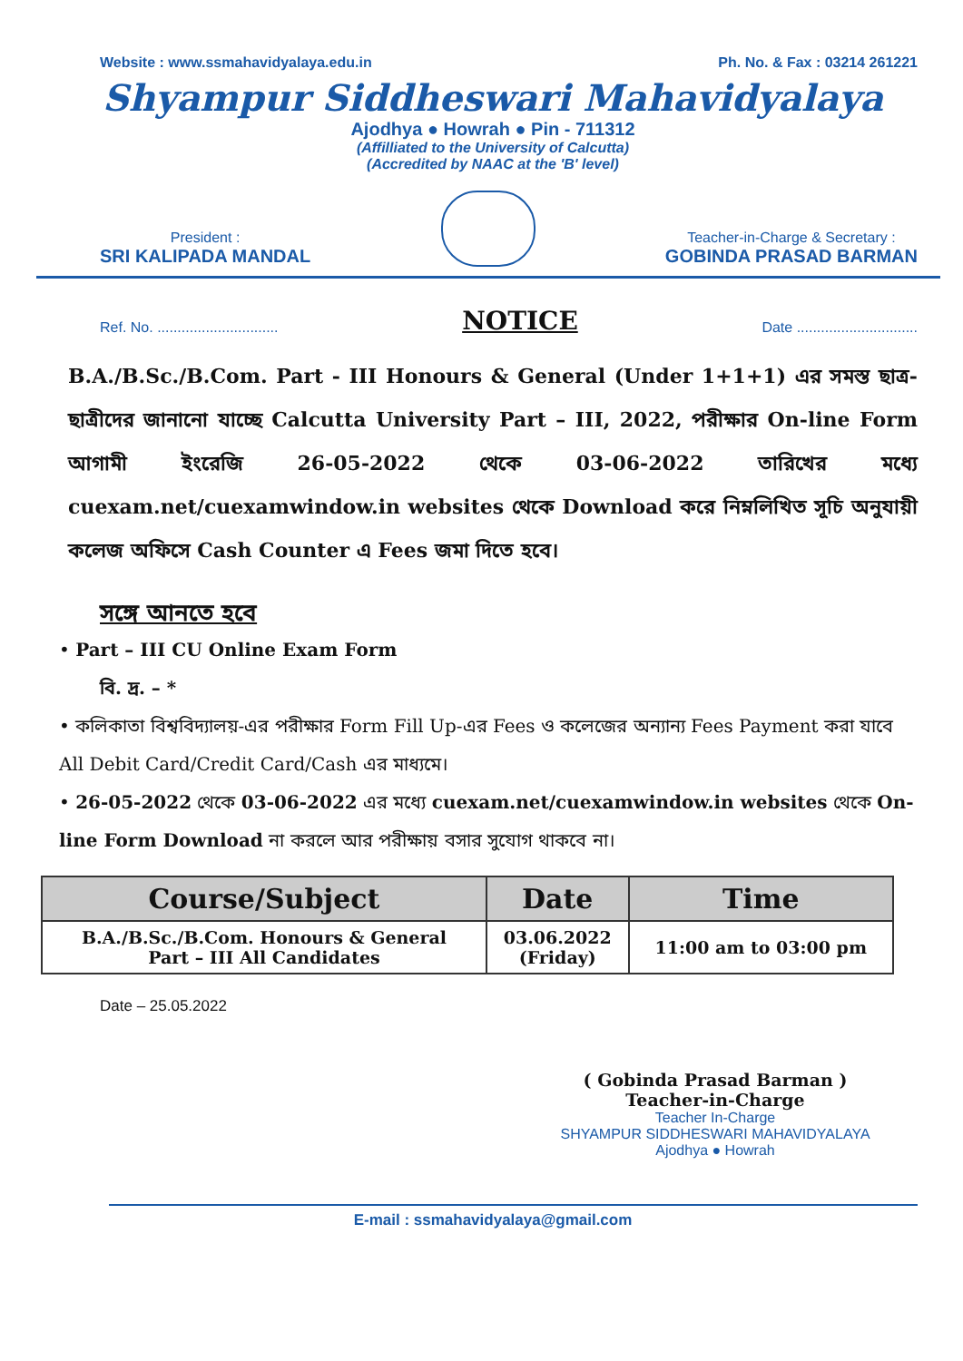Website : www.ssmahavidyalaya.edu.in Ph. No. & Fax : 03214 261221
Shyampur Siddheswari Mahavidyalaya
Ajodhya ● Howrah ● Pin - 711312
(Affilliated to the University of Calcutta)
(Accredited by NAAC at the 'B' level)
President :
SRI KALIPADA MANDAL
Teacher-in-Charge & Secretary :
GOBINDA PRASAD BARMAN
Ref. No. .............................. NOTICE Date ..............................
B.A./B.Sc./B.Com. Part - III Honours & General (Under 1+1+1) এর সমস্ত ছাত্র-ছাত্রীদের জানানো যাচ্ছে Calcutta University Part – III, 2022, পরীক্ষার On-line Form আগামী ইংরেজি 26-05-2022 থেকে 03-06-2022 তারিখের মধ্যে cuexam.net/cuexamwindow.in websites থেকে Download করে নিম্নলিখিত সূচি অনুযায়ী কলেজ অফিসে Cash Counter এ Fees জমা দিতে হবে।
সঙ্গে আনতে হবে
• Part – III CU Online Exam Form
বি. দ্র. – *
• কলিকাতা বিশ্ববিদ্যালয়-এর পরীক্ষার Form Fill Up-এর Fees ও কলেজের অন্যান্য Fees Payment করা যাবে All Debit Card/Credit Card/Cash এর মাধ্যমে।
• 26-05-2022 থেকে 03-06-2022 এর মধ্যে cuexam.net/cuexamwindow.in websites থেকে On-line Form Download না করলে আর পরীক্ষায় বসার সুযোগ থাকবে না।
| Course/Subject | Date | Time |
| --- | --- | --- |
| B.A./B.Sc./B.Com. Honours & General Part – III All Candidates | 03.06.2022 (Friday) | 11:00 am to 03:00 pm |
Date – 25.05.2022
( Gobinda Prasad Barman )
Teacher-in-Charge
Teacher In-Charge
SHYAMPUR SIDDHESWARI MAHAVIDYALAYA
Ajodhya ● Howrah
E-mail : ssmahavidyalaya@gmail.com